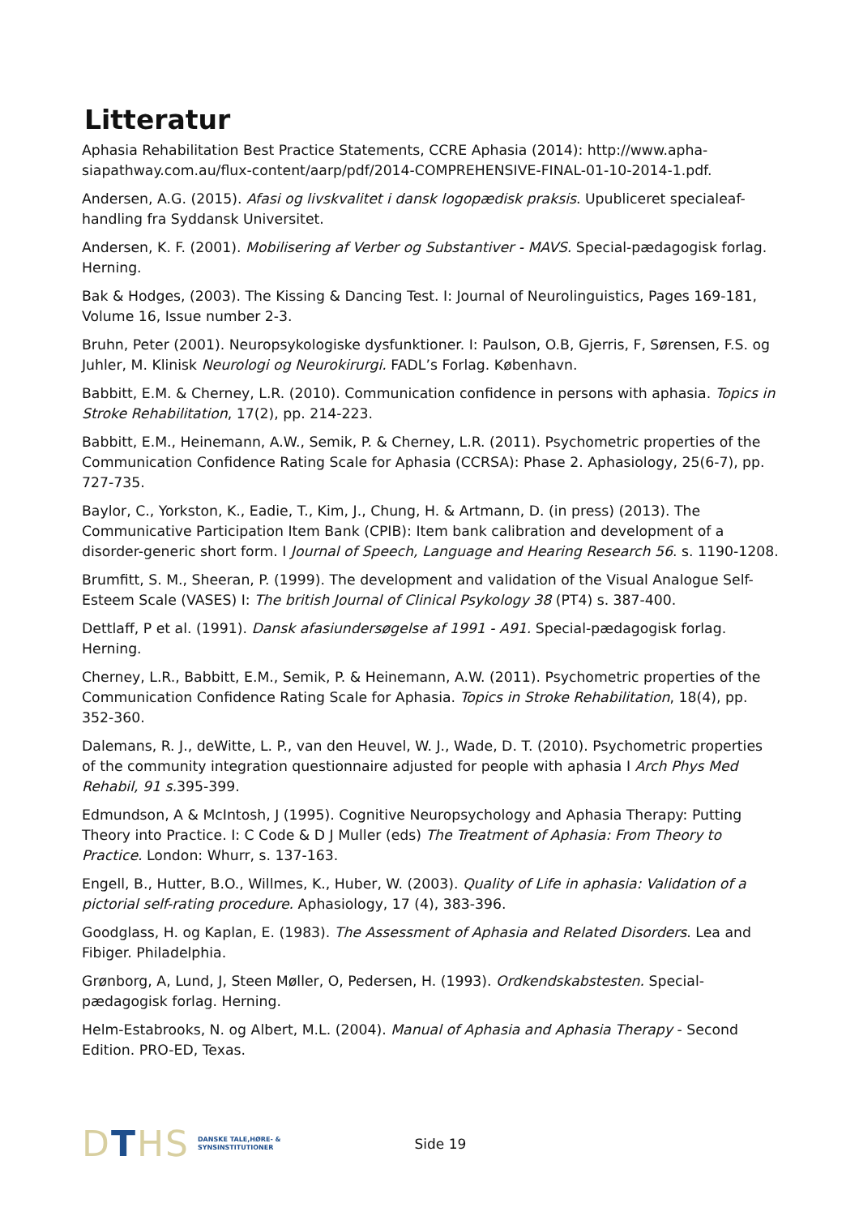Litteratur
Aphasia Rehabilitation Best Practice Statements, CCRE Aphasia (2014): http://www.apha-siapathway.com.au/flux-content/aarp/pdf/2014-COMPREHENSIVE-FINAL-01-10-2014-1.pdf.
Andersen, A.G. (2015). Afasi og livskvalitet i dansk logopædisk praksis. Upubliceret specialeaf-handling fra Syddansk Universitet.
Andersen, K. F. (2001). Mobilisering af Verber og Substantiver - MAVS. Special-pædagogisk forlag. Herning.
Bak & Hodges, (2003). The Kissing & Dancing Test. I: Journal of Neurolinguistics, Pages 169-181, Volume 16, Issue number 2-3.
Bruhn, Peter (2001). Neuropsykologiske dysfunktioner. I: Paulson, O.B, Gjerris, F, Sørensen, F.S. og Juhler, M. Klinisk Neurologi og Neurokirurgi. FADL’s Forlag. København.
Babbitt, E.M. & Cherney, L.R. (2010). Communication confidence in persons with aphasia. Topics in Stroke Rehabilitation, 17(2), pp. 214-223.
Babbitt, E.M., Heinemann, A.W., Semik, P. & Cherney, L.R. (2011). Psychometric properties of the Communication Confidence Rating Scale for Aphasia (CCRSA): Phase 2. Aphasiology, 25(6-7), pp. 727-735.
Baylor, C., Yorkston, K., Eadie, T., Kim, J., Chung, H. & Artmann, D. (in press) (2013). The Communicative Participation Item Bank (CPIB): Item bank calibration and development of a disorder-generic short form. I Journal of Speech, Language and Hearing Research 56. s. 1190-1208.
Brumfitt, S. M., Sheeran, P. (1999). The development and validation of the Visual Analogue Self-Esteem Scale (VASES) I: The british Journal of Clinical Psykology 38 (PT4) s. 387-400.
Dettlaff, P et al. (1991). Dansk afasiundersøgelse af 1991 - A91. Special-pædagogisk forlag. Herning.
Cherney, L.R., Babbitt, E.M., Semik, P. & Heinemann, A.W. (2011). Psychometric properties of the Communication Confidence Rating Scale for Aphasia. Topics in Stroke Rehabilitation, 18(4), pp. 352-360.
Dalemans, R. J., deWitte, L. P., van den Heuvel, W. J., Wade, D. T. (2010). Psychometric properties of the community integration questionnaire adjusted for people with aphasia I Arch Phys Med Rehabil, 91 s. 395-399.
Edmundson, A & McIntosh, J (1995). Cognitive Neuropsychology and Aphasia Therapy: Putting Theory into Practice. I: C Code & D J Muller (eds) The Treatment of Aphasia: From Theory to Practice. London: Whurr, s. 137-163.
Engell, B., Hutter, B.O., Willmes, K., Huber, W. (2003). Quality of Life in aphasia: Validation of a pictorial self-rating procedure. Aphasiology, 17 (4), 383-396.
Goodglass, H. og Kaplan, E. (1983). The Assessment of Aphasia and Related Disorders. Lea and Fibiger. Philadelphia.
Grønborg, A, Lund, J, Steen Møller, O, Pedersen, H. (1993). Ordkendskabstesten. Special-pædagogisk forlag. Herning.
Helm-Estabrooks, N. og Albert, M.L. (2004). Manual of Aphasia and Aphasia Therapy - Second Edition. PRO-ED, Texas.
DTHS DANSKE TALE,HØRE- &
SYNSINSTITUTIONER
Side 19